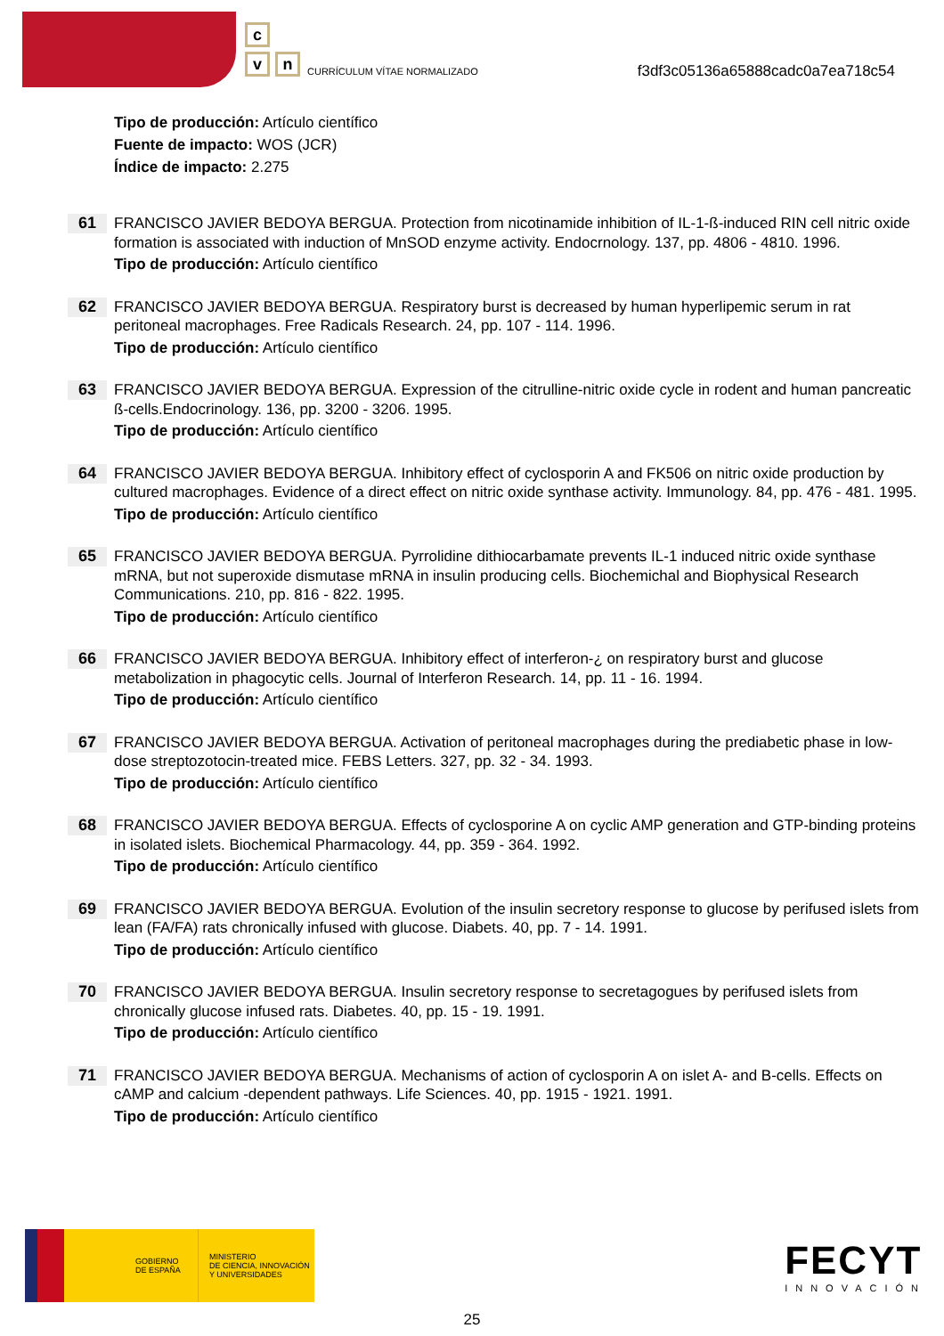c
v n
CURRÍCULUM VÍTAE NORMALIZADO
f3df3c05136a65888cadc0a7ea718c54
Tipo de producción: Artículo científico
Fuente de impacto: WOS (JCR)
Índice de impacto: 2.275
61
FRANCISCO JAVIER BEDOYA BERGUA. Protection from nicotinamide inhibition of IL-1-ß-induced RIN cell nitric oxide formation is associated with induction of MnSOD enzyme activity. Endocrnology. 137, pp. 4806 - 4810. 1996.
Tipo de producción: Artículo científico
62
FRANCISCO JAVIER BEDOYA BERGUA. Respiratory burst is decreased by human hyperlipemic serum in rat peritoneal macrophages. Free Radicals Research. 24, pp. 107 - 114. 1996.
Tipo de producción: Artículo científico
63
FRANCISCO JAVIER BEDOYA BERGUA. Expression of the citrulline-nitric oxide cycle in rodent and human pancreatic ß-cells.Endocrinology. 136, pp. 3200 - 3206. 1995.
Tipo de producción: Artículo científico
64
FRANCISCO JAVIER BEDOYA BERGUA. Inhibitory effect of cyclosporin A and FK506 on nitric oxide production by cultured macrophages. Evidence of a direct effect on nitric oxide synthase activity. Immunology. 84, pp. 476 - 481. 1995.
Tipo de producción: Artículo científico
65
FRANCISCO JAVIER BEDOYA BERGUA. Pyrrolidine dithiocarbamate prevents IL-1 induced nitric oxide synthase mRNA, but not superoxide dismutase mRNA in insulin producing cells. Biochemichal and Biophysical Research Communications. 210, pp. 816 - 822. 1995.
Tipo de producción: Artículo científico
66
FRANCISCO JAVIER BEDOYA BERGUA. Inhibitory effect of interferon-¿ on respiratory burst and glucose metabolization in phagocytic cells. Journal of Interferon Research. 14, pp. 11 - 16. 1994.
Tipo de producción: Artículo científico
67
FRANCISCO JAVIER BEDOYA BERGUA. Activation of peritoneal macrophages during the prediabetic phase in low- dose streptozotocin-treated mice. FEBS Letters. 327, pp. 32 - 34. 1993.
Tipo de producción: Artículo científico
68
FRANCISCO JAVIER BEDOYA BERGUA. Effects of cyclosporine A on cyclic AMP generation and GTP-binding proteins in isolated islets. Biochemical Pharmacology. 44, pp. 359 - 364. 1992.
Tipo de producción: Artículo científico
69
FRANCISCO JAVIER BEDOYA BERGUA. Evolution of the insulin secretory response to glucose by perifused islets from lean (FA/FA) rats chronically infused with glucose. Diabets. 40, pp. 7 - 14. 1991.
Tipo de producción: Artículo científico
70
FRANCISCO JAVIER BEDOYA BERGUA. Insulin secretory response to secretagogues by perifused islets from chronically glucose infused rats. Diabetes. 40, pp. 15 - 19. 1991.
Tipo de producción: Artículo científico
71
FRANCISCO JAVIER BEDOYA BERGUA. Mechanisms of action of cyclosporin A on islet A- and B-cells. Effects on cAMP and calcium -dependent pathways. Life Sciences. 40, pp. 1915 - 1921. 1991.
Tipo de producción: Artículo científico
GOBIERNO
DE ESPAÑA
MINISTERIO
DE CIENCIA, INNOVACIÓN
Y UNIVERSIDADES
FECYT
INNOVACIÓN
25